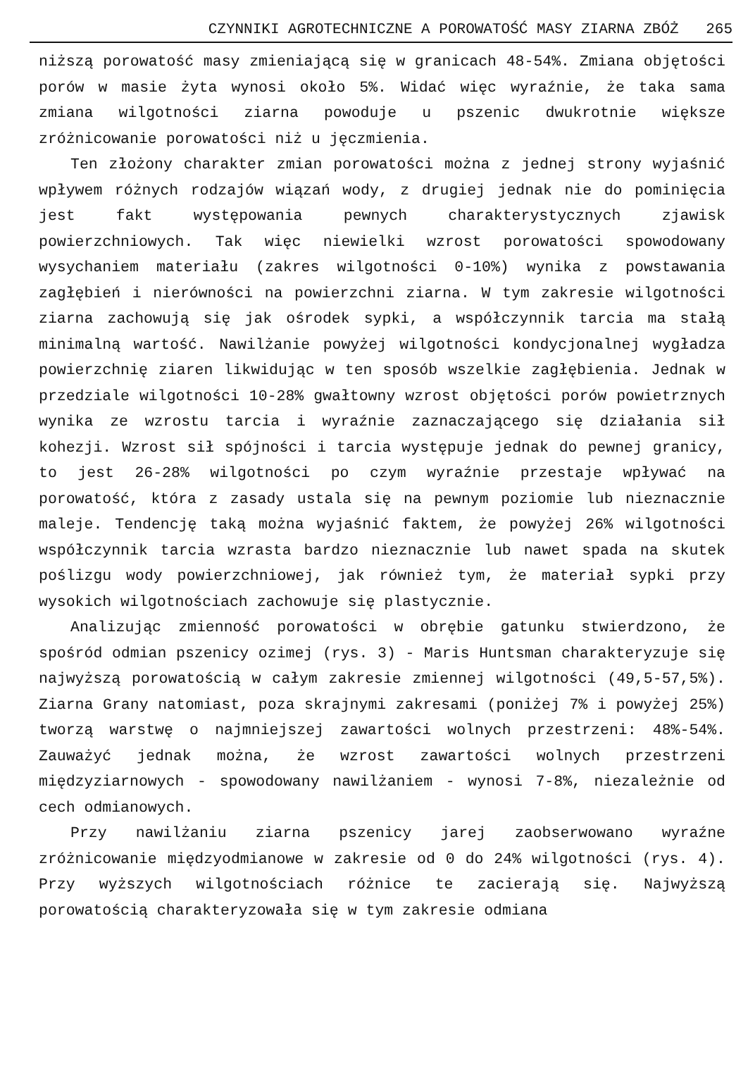CZYNNIKI AGROTECHNICZNE A POROWATOŚĆ MASY ZIARNA ZBÓŻ 265
niższą porowatość masy zmieniającą się w granicach 48-54%. Zmiana objętości porów w masie żyta wynosi około 5%. Widać więc wyraźnie, że taka sama zmiana wilgotności ziarna powoduje u pszenic dwukrotnie większe zróżnicowanie porowatości niż u jęczmienia.
Ten złożony charakter zmian porowatości można z jednej strony wyjaśnić wpływem różnych rodzajów wiązań wody, z drugiej jednak nie do pominięcia jest fakt występowania pewnych charakterystycznych zjawisk powierzchniowych. Tak więc niewielki wzrost porowatości spowodowany wysychaniem materiału (zakres wilgotności 0-10%) wynika z powstawania zagłębień i nierówności na powierzchni ziarna. W tym zakresie wilgotności ziarna zachowują się jak ośrodek sypki, a współczynnik tarcia ma stałą minimalną wartość. Nawilżanie powyżej wilgotności kondycjonalnej wygładza powierzchnię ziaren likwidując w ten sposób wszelkie zagłębienia. Jednak w przedziale wilgotności 10-28% gwałtowny wzrost objętości porów powietrznych wynika ze wzrostu tarcia i wyraźnie zaznaczającego się działania sił kohezji. Wzrost sił spójności i tarcia występuje jednak do pewnej granicy, to jest 26-28% wilgotności po czym wyraźnie przestaje wpływać na porowatość, która z zasady ustala się na pewnym poziomie lub nieznacznie maleje. Tendencję taką można wyjaśnić faktem, że powyżej 26% wilgotności współczynnik tarcia wzrasta bardzo nieznacznie lub nawet spada na skutek poślizgu wody powierzchniowej, jak również tym, że materiał sypki przy wysokich wilgotnościach zachowuje się plastycznie.
Analizując zmienność porowatości w obrębie gatunku stwierdzono, że spośród odmian pszenicy ozimej (rys. 3) - Maris Huntsman charakteryzuje się najwyższą porowatością w całym zakresie zmiennej wilgotności (49,5-57,5%). Ziarna Grany natomiast, poza skrajnymi zakresami (poniżej 7% i powyżej 25%) tworzą warstwę o najmniejszej zawartości wolnych przestrzeni: 48%-54%. Zauważyć jednak można, że wzrost zawartości wolnych przestrzeni międzyziarnowych - spowodowany nawilżaniem - wynosi 7-8%, niezależnie od cech odmianowych.
Przy nawilżaniu ziarna pszenicy jarej zaobserwowano wyraźne zróżnicowanie międzyodmianowe w zakresie od 0 do 24% wilgotności (rys. 4). Przy wyższych wilgotnościach różnice te zacierają się. Najwyższą porowatością charakteryzowała się w tym zakresie odmiana